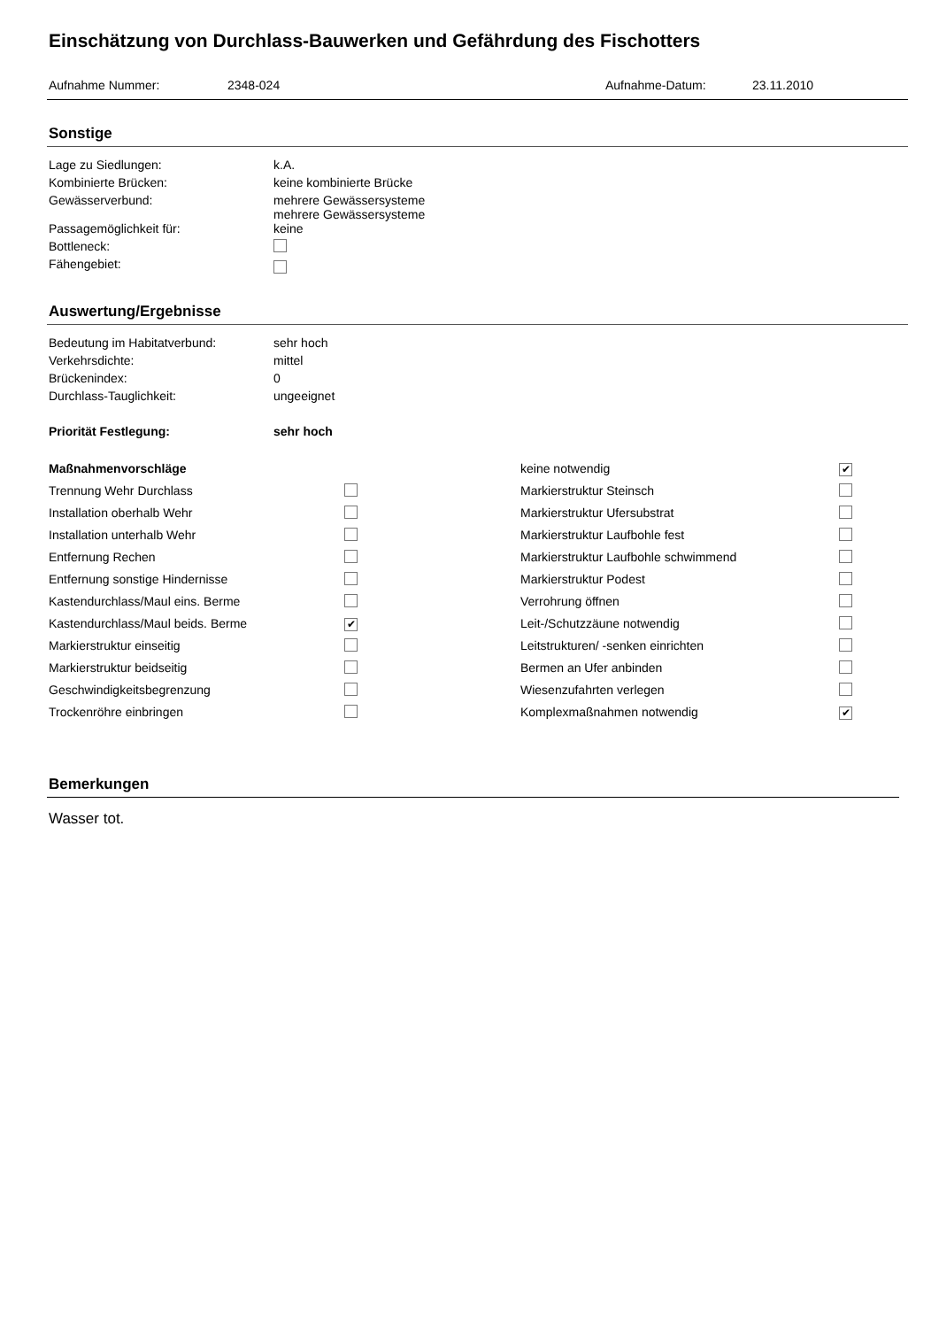Einschätzung von Durchlass-Bauwerken und Gefährdung des Fischotters
Aufnahme Nummer: 2348-024 Aufnahme-Datum: 23.11.2010
Sonstige
| Lage zu Siedlungen: | k.A. |
| Kombinierte Brücken: | keine kombinierte Brücke |
| Gewässerverbund: | mehrere Gewässersysteme mehrere Gewässersysteme |
| Passagemöglichkeit für: | keine |
| Bottleneck: | |
| Fähengebiet: | |
Auswertung/Ergebnisse
| Bedeutung im Habitatverbund: | sehr hoch |
| Verkehrsdichte: | mittel |
| Brückenindex: | 0 |
| Durchlass-Tauglichkeit: | ungeeignet |
| Priorität Festlegung: | sehr hoch |
| Maßnahmenvorschläge | | keine notwendig | ✔ |
| Trennung Wehr Durchlass | | Markierstruktur Steinsch | |
| Installation oberhalb Wehr | | Markierstruktur Ufersubstrat | |
| Installation unterhalb Wehr | | Markierstruktur Laufbohle fest | |
| Entfernung Rechen | | Markierstruktur Laufbohle schwimmend | |
| Entfernung sonstige Hindernisse | | Markierstruktur Podest | |
| Kastendurchlass/Maul eins. Berme | | Verrohrung öffnen | |
| Kastendurchlass/Maul beids. Berme | ✔ | Leit-/Schutzzäune notwendig | |
| Markierstruktur einseitig | | Leitstrukturen/ -senken einrichten | |
| Markierstruktur beidseitig | | Bermen an Ufer anbinden | |
| Geschwindigkeitsbegrenzung | | Wiesenzufahrten verlegen | |
| Trockenröhre einbringen | | Komplexmaßnahmen notwendig | ✔ |
Bemerkungen
Wasser tot.